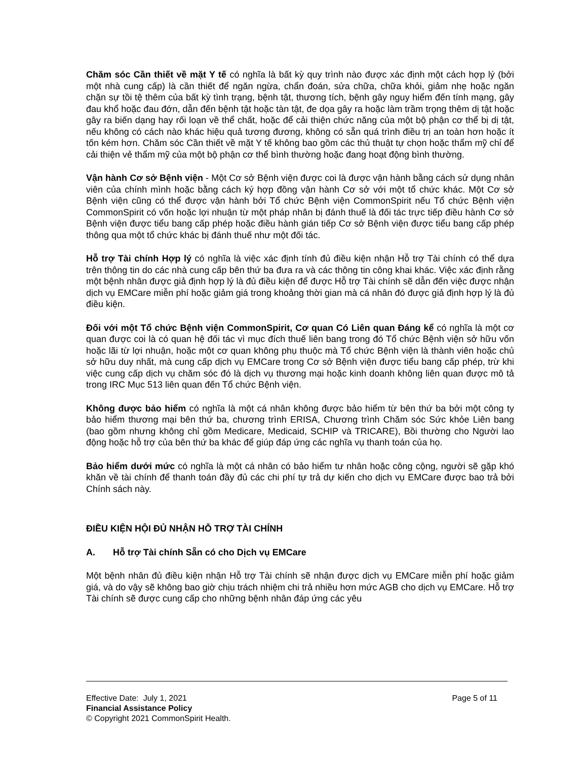Chăm sóc Cần thiết về mặt Y tế có nghĩa là bất kỳ quy trình nào được xác định một cách hợp lý (bởi một nhà cung cấp) là cần thiết để ngăn ngừa, chẩn đoán, sửa chữa, chữa khỏi, giảm nhẹ hoặc ngăn chặn sự tồi tệ thêm của bất kỳ tình trạng, bệnh tật, thương tích, bệnh gây nguy hiểm đến tính mạng, gây đau khổ hoặc đau đớn, dẫn đến bệnh tật hoặc tàn tật, đe dọa gây ra hoặc làm trầm trọng thêm dị tật hoặc gây ra biến dạng hay rối loạn về thể chất, hoặc để cải thiện chức năng của một bộ phận cơ thể bị dị tật, nếu không có cách nào khác hiệu quả tương đương, không có sẵn quá trình điều trị an toàn hơn hoặc ít tốn kém hơn. Chăm sóc Cần thiết về mặt Y tế không bao gồm các thủ thuật tự chọn hoặc thẩm mỹ chỉ để cải thiện vẻ thẩm mỹ của một bộ phận cơ thể bình thường hoặc đang hoạt động bình thường.
Vận hành Cơ sở Bệnh viện - Một Cơ sở Bệnh viện được coi là được vận hành bằng cách sử dụng nhân viên của chính mình hoặc bằng cách ký hợp đồng vận hành Cơ sở với một tổ chức khác. Một Cơ sở Bệnh viện cũng có thể được vận hành bởi Tổ chức Bệnh viện CommonSpirit nếu Tổ chức Bệnh viện CommonSpirit có vốn hoặc lợi nhuận từ một pháp nhân bị đánh thuế là đối tác trực tiếp điều hành Cơ sở Bệnh viện được tiểu bang cấp phép hoặc điều hành gián tiếp Cơ sở Bệnh viện được tiểu bang cấp phép thông qua một tổ chức khác bị đánh thuế như một đối tác.
Hỗ trợ Tài chính Hợp lý có nghĩa là việc xác định tính đủ điều kiện nhận Hỗ trợ Tài chính có thể dựa trên thông tin do các nhà cung cấp bên thứ ba đưa ra và các thông tin công khai khác. Việc xác định rằng một bệnh nhân được giả định hợp lý là đủ điều kiện để được Hỗ trợ Tài chính sẽ dẫn đến việc được nhận dịch vụ EMCare miễn phí hoặc giảm giá trong khoảng thời gian mà cá nhân đó được giả định hợp lý là đủ điều kiện.
Đối với một Tổ chức Bệnh viện CommonSpirit, Cơ quan Có Liên quan Đáng kể có nghĩa là một cơ quan được coi là có quan hệ đối tác vì mục đích thuế liên bang trong đó Tổ chức Bệnh viện sở hữu vốn hoặc lãi từ lợi nhuận, hoặc một cơ quan không phụ thuộc mà Tổ chức Bệnh viện là thành viên hoặc chủ sở hữu duy nhất, mà cung cấp dịch vụ EMCare trong Cơ sở Bệnh viện được tiểu bang cấp phép, trừ khi việc cung cấp dịch vụ chăm sóc đó là dịch vụ thương mại hoặc kinh doanh không liên quan được mô tả trong IRC Mục 513 liên quan đến Tổ chức Bệnh viện.
Không được bảo hiểm có nghĩa là một cá nhân không được bảo hiểm từ bên thứ ba bởi một công ty bảo hiểm thương mại bên thứ ba, chương trình ERISA, Chương trình Chăm sóc Sức khỏe Liên bang (bao gồm nhưng không chỉ gồm Medicare, Medicaid, SCHIP và TRICARE), Bồi thường cho Người lao động hoặc hỗ trợ của bên thứ ba khác để giúp đáp ứng các nghĩa vụ thanh toán của họ.
Bảo hiểm dưới mức có nghĩa là một cá nhân có bảo hiểm tư nhân hoặc công cộng, người sẽ gặp khó khăn về tài chính để thanh toán đầy đủ các chi phí tự trả dự kiến cho dịch vụ EMCare được bao trả bởi Chính sách này.
ĐIỀU KIỆN HỘI ĐỦ NHẬN HỖ TRỢ TÀI CHÍNH
A. Hỗ trợ Tài chính Sẵn có cho Dịch vụ EMCare
Một bệnh nhân đủ điều kiện nhận Hỗ trợ Tài chính sẽ nhận được dịch vụ EMCare miễn phí hoặc giảm giá, và do vậy sẽ không bao giờ chịu trách nhiệm chi trả nhiều hơn mức AGB cho dịch vụ EMCare. Hỗ trợ Tài chính sẽ được cung cấp cho những bệnh nhân đáp ứng các yêu
Effective Date: July 1, 2021 Page 5 of 11
Financial Assistance Policy
© Copyright 2021 CommonSpirit Health.